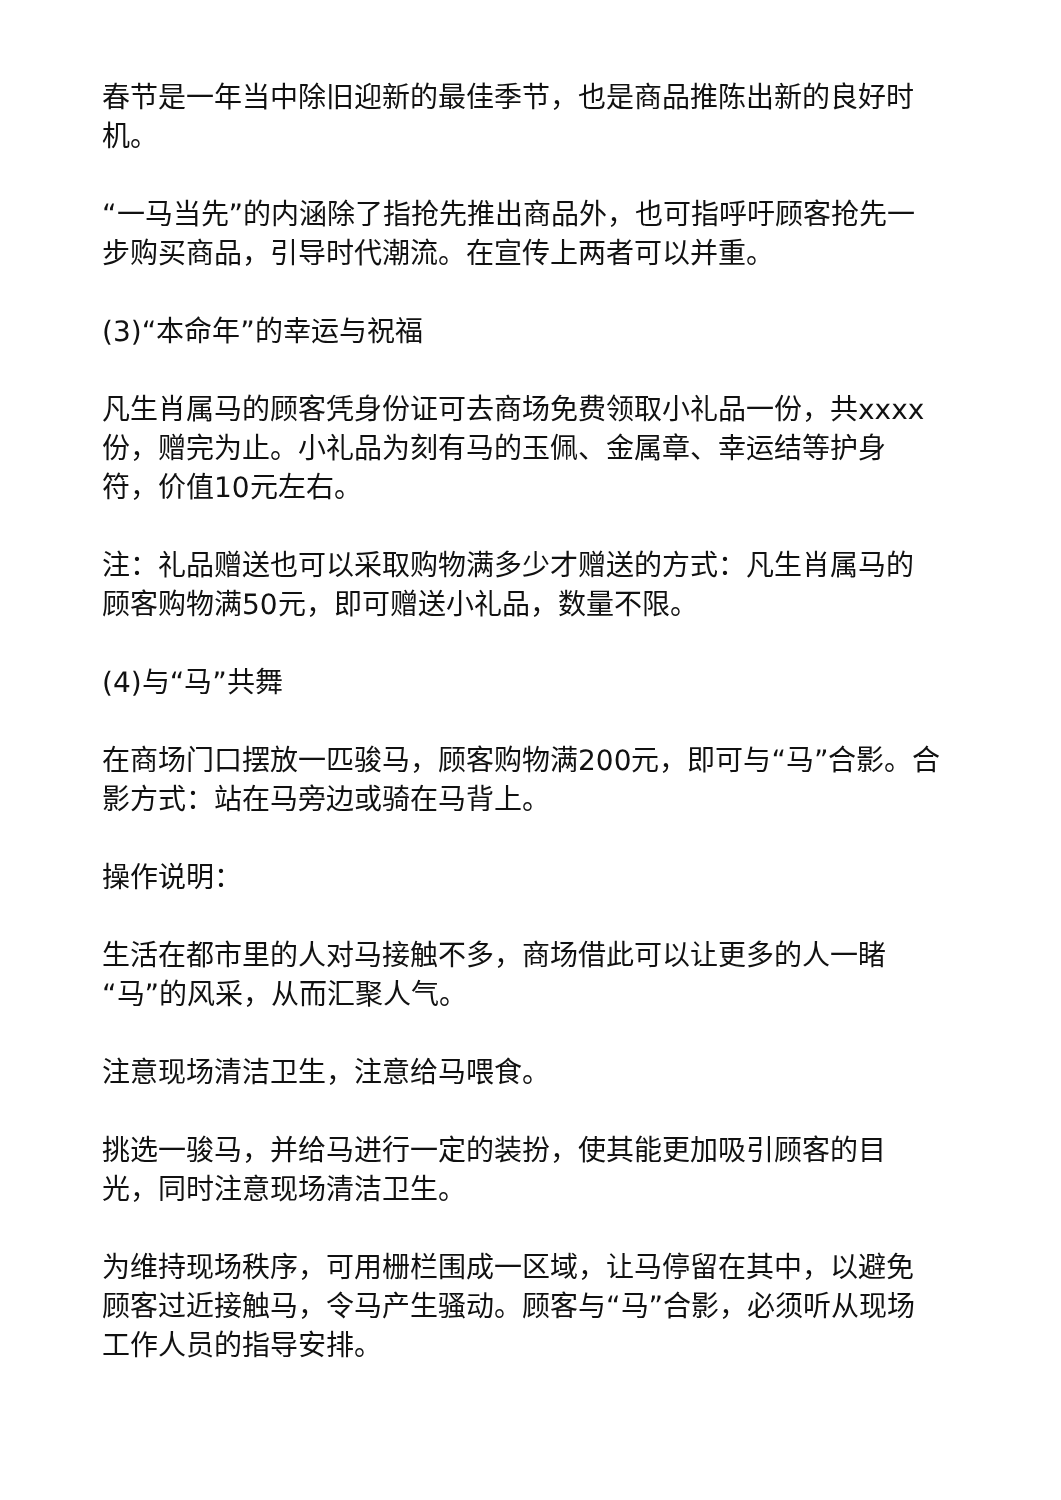春节是一年当中除旧迎新的最佳季节，也是商品推陈出新的良好时机。
“一马当先”的内涵除了指抢先推出商品外，也可指呼吁顾客抢先一步购买商品，引导时代潮流。在宣传上两者可以并重。
(3)“本命年”的幸运与祝福
凡生肖属马的顾客凭身份证可去商场免费领取小礼品一份，共xxxx份，赠完为止。小礼品为刻有马的玉佩、金属章、幸运结等护身符，价值10元左右。
注：礼品赠送也可以采取购物满多少才赠送的方式：凡生肖属马的顾客购物满50元，即可赠送小礼品，数量不限。
(4)与“马”共舞
在商场门口摆放一匹骏马，顾客购物满200元，即可与“马”合影。合影方式：站在马旁边或骑在马背上。
操作说明：
生活在都市里的人对马接触不多，商场借此可以让更多的人一睹“马”的风采，从而汇聚人气。
注意现场清洁卫生，注意给马喂食。
挑选一骏马，并给马进行一定的装扮，使其能更加吸引顾客的目光，同时注意现场清洁卫生。
为维持现场秩序，可用栅栏围成一区域，让马停留在其中，以避免顾客过近接触马，令马产生骚动。顾客与“马”合影，必须听从现场工作人员的指导安排。